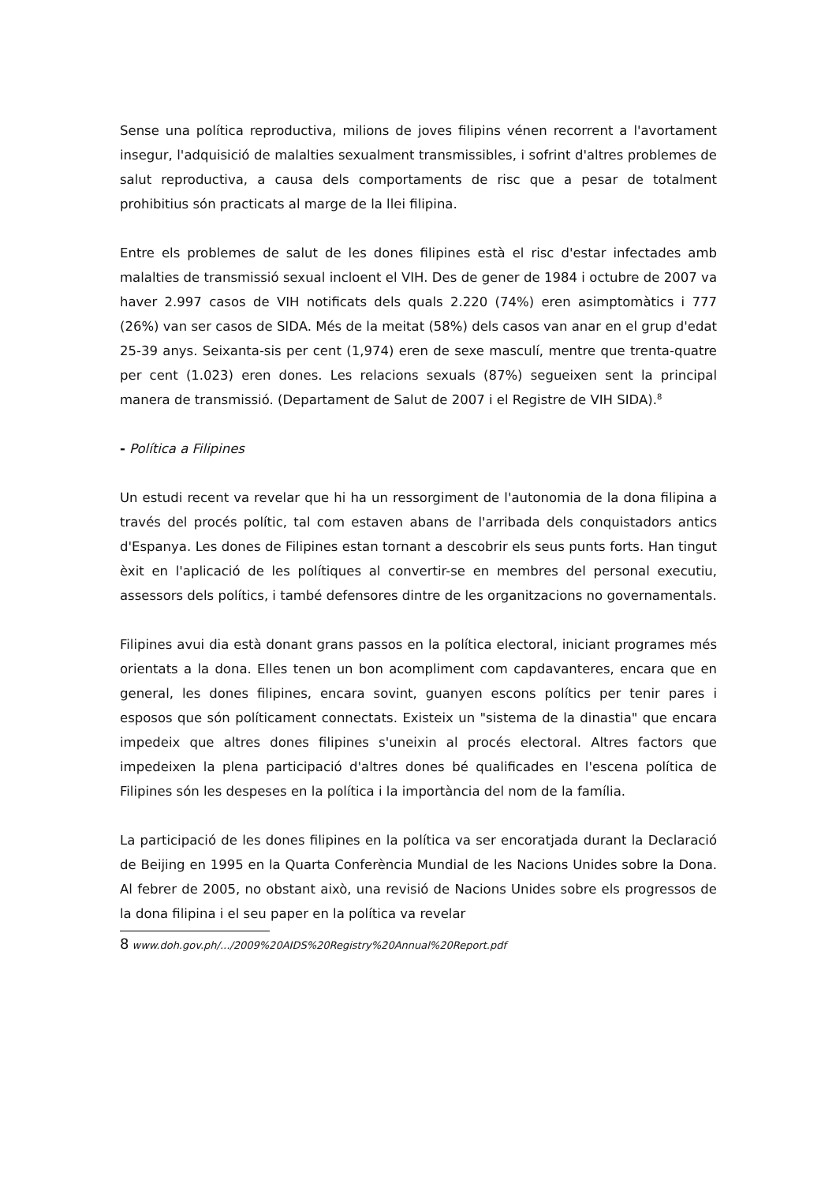Sense una política reproductiva, milions de joves filipins vénen recorrent a l'avortament insegur, l'adquisició de malalties sexualment transmissibles, i sofrint d'altres problemes de salut reproductiva, a causa dels comportaments de risc que a pesar de totalment prohibitius són practicats al marge de la llei filipina.
Entre els problemes de salut de les dones filipines està el risc d'estar infectades amb malalties de transmissió sexual incloent el VIH. Des de gener de 1984 i octubre de 2007 va haver 2.997 casos de VIH notificats dels quals 2.220 (74%) eren asimptomàtics i 777 (26%) van ser casos de SIDA. Més de la meitat (58%) dels casos van anar en el grup d'edat 25-39 anys. Seixanta-sis per cent (1,974) eren de sexe masculí, mentre que trenta-quatre per cent (1.023) eren dones. Les relacions sexuals (87%) segueixen sent la principal manera de transmissió. (Departament de Salut de 2007 i el Registre de VIH SIDA).<sup>8</sup>
- Política a Filipines
Un estudi recent va revelar que hi ha un ressorgiment de l'autonomia de la dona filipina a través del procés polític, tal com estaven abans de l'arribada dels conquistadors antics d'Espanya. Les dones de Filipines estan tornant a descobrir els seus punts forts. Han tingut èxit en l'aplicació de les polítiques al convertir-se en membres del personal executiu, assessors dels polítics, i també defensores dintre de les organitzacions no governamentals.
Filipines avui dia està donant grans passos en la política electoral, iniciant programes més orientats a la dona. Elles tenen un bon acompliment com capdavanteres, encara que en general, les dones filipines, encara sovint, guanyen escons polítics per tenir pares i esposos que són políticament connectats. Existeix un "sistema de la dinastia" que encara impedeix que altres dones filipines s'uneixin al procés electoral. Altres factors que impedeixen la plena participació d'altres dones bé qualificades en l'escena política de Filipines són les despeses en la política i la importància del nom de la família.
La participació de les dones filipines en la política va ser encoratjada durant la Declaració de Beijing en 1995 en la Quarta Conferència Mundial de les Nacions Unides sobre la Dona. Al febrer de 2005, no obstant això, una revisió de Nacions Unides sobre els progressos de la dona filipina i el seu paper en la política va revelar
8 www.doh.gov.ph/.../2009%20AIDS%20Registry%20Annual%20Report.pdf